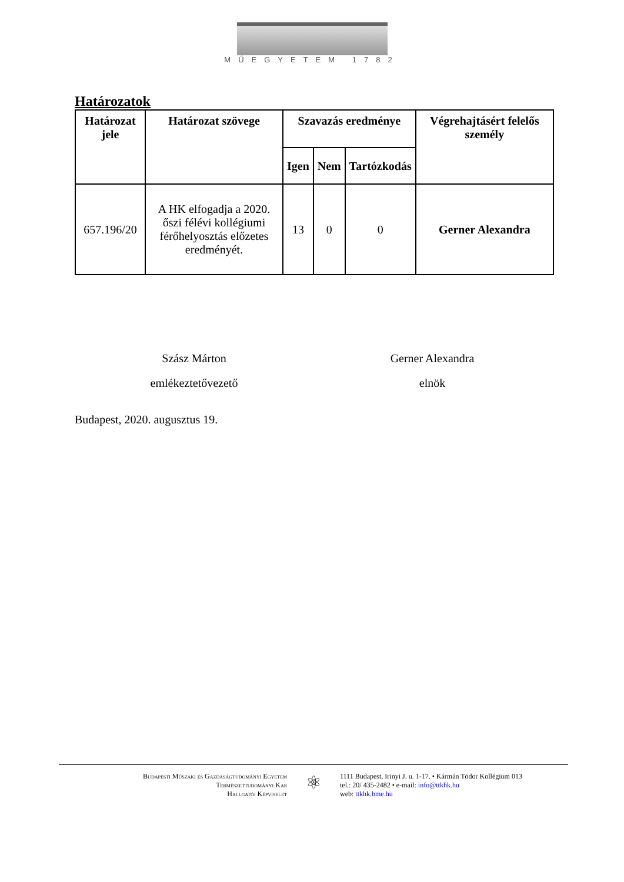MŰEGYETEM 1782
Határozatok
| Határozat jele | Határozat szövege | Szavazás eredménye | | | Végrehajtásért felelős személy |
| --- | --- | --- | --- | --- | --- |
| | | Igen | Nem | Tartózkodás | |
| 657.196/20 | A HK elfogadja a 2020. őszi félévi kollégiumi férőhelyosztás előzetes eredményét. | 13 | 0 | 0 | Gerner Alexandra |
Szász Márton
emlékeztetővezető
Gerner Alexandra
elnök
Budapest, 2020. augusztus 19.
Budapesti Műszaki és Gazdaságtudományi Egyetem
Természettudományi Kar
Hallgatói Képviselet
⚛
1111 Budapest, Irinyi J. u. 1-17. • Kármán Tódor Kollégium 013
tel.: 20/ 435-2482 • e-mail: info@ttkhk.hu
web: ttkhk.bme.hu